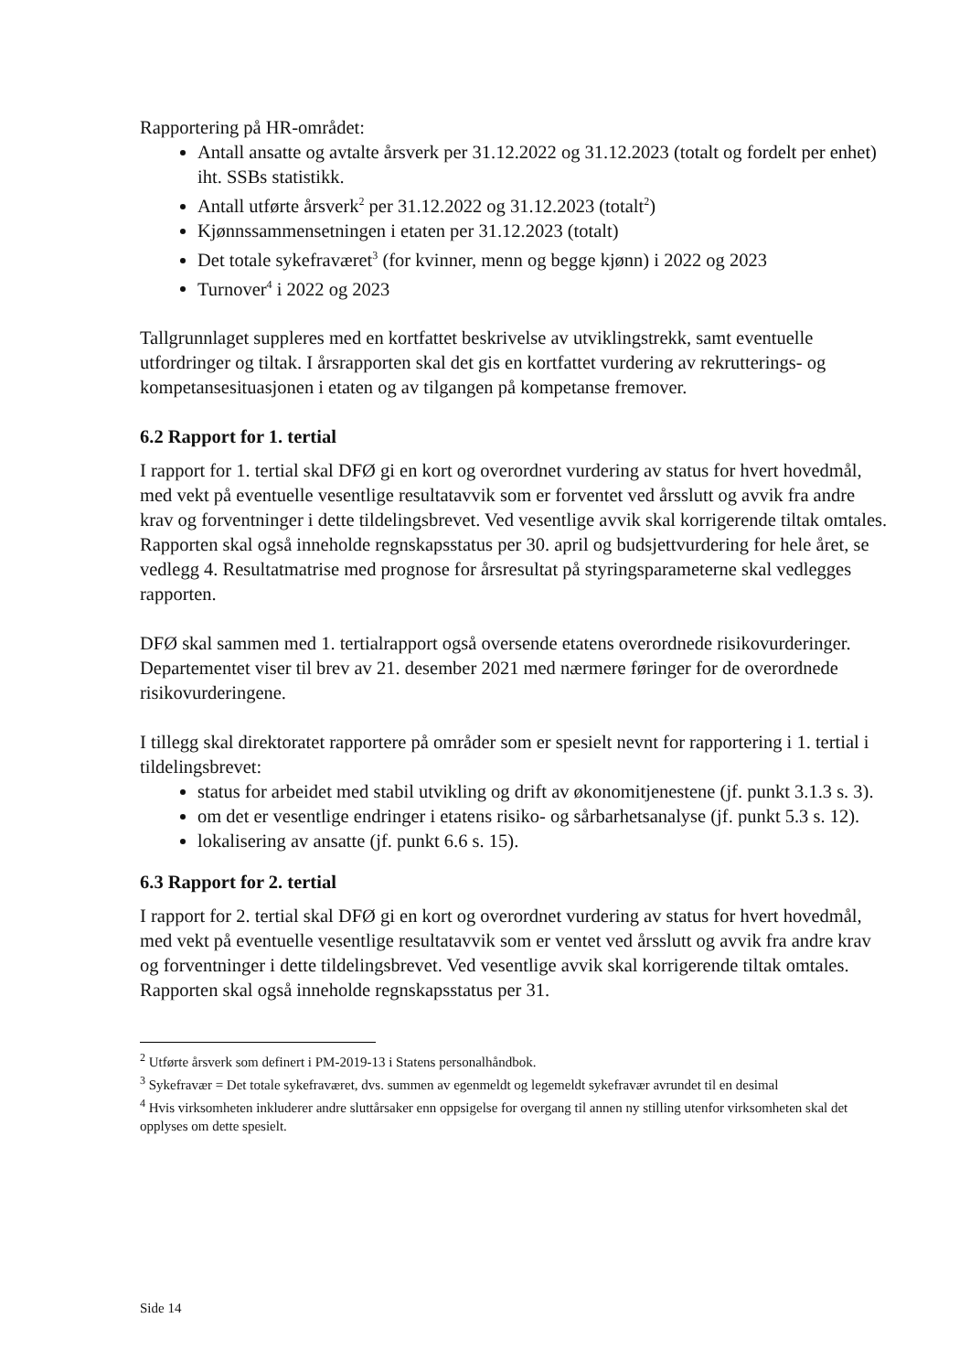Rapportering på HR-området:
Antall ansatte og avtalte årsverk per 31.12.2022 og 31.12.2023 (totalt og fordelt per enhet) iht. SSBs statistikk.
Antall utførte årsverk<sup>2</sup> per 31.12.2022 og 31.12.2023 (totalt<sup>2</sup>)
Kjønnssammensetningen i etaten per 31.12.2023 (totalt)
Det totale sykefraværet<sup>3</sup> (for kvinner, menn og begge kjønn) i 2022 og 2023
Turnover<sup>4</sup> i 2022 og 2023
Tallgrunnlaget suppleres med en kortfattet beskrivelse av utviklingstrekk, samt eventuelle utfordringer og tiltak. I årsrapporten skal det gis en kortfattet vurdering av rekrutterings- og kompetansesituasjonen i etaten og av tilgangen på kompetanse fremover.
6.2 Rapport for 1. tertial
I rapport for 1. tertial skal DFØ gi en kort og overordnet vurdering av status for hvert hovedmål, med vekt på eventuelle vesentlige resultatavvik som er forventet ved årsslutt og avvik fra andre krav og forventninger i dette tildelingsbrevet. Ved vesentlige avvik skal korrigerende tiltak omtales. Rapporten skal også inneholde regnskapsstatus per 30. april og budsjettvurdering for hele året, se vedlegg 4. Resultatmatrise med prognose for årsresultat på styringsparameterne skal vedlegges rapporten.
DFØ skal sammen med 1. tertialrapport også oversende etatens overordnede risikovurderinger. Departementet viser til brev av 21. desember 2021 med nærmere føringer for de overordnede risikovurderingene.
I tillegg skal direktoratet rapportere på områder som er spesielt nevnt for rapportering i 1. tertial i tildelingsbrevet:
status for arbeidet med stabil utvikling og drift av økonomitjenestene (jf. punkt 3.1.3 s. 3).
om det er vesentlige endringer i etatens risiko- og sårbarhetsanalyse (jf. punkt 5.3 s. 12).
lokalisering av ansatte (jf. punkt 6.6 s. 15).
6.3 Rapport for 2. tertial
I rapport for 2. tertial skal DFØ gi en kort og overordnet vurdering av status for hvert hovedmål, med vekt på eventuelle vesentlige resultatavvik som er ventet ved årsslutt og avvik fra andre krav og forventninger i dette tildelingsbrevet. Ved vesentlige avvik skal korrigerende tiltak omtales. Rapporten skal også inneholde regnskapsstatus per 31.
<sup>2</sup> Utførte årsverk som definert i PM-2019-13 i Statens personalhåndbok.
<sup>3</sup> Sykefravær = Det totale sykefraværet, dvs. summen av egenmeldt og legemeldt sykefravær avrundet til en desimal
<sup>4</sup> Hvis virksomheten inkluderer andre sluttårsaker enn oppsigelse for overgang til annen ny stilling utenfor virksomheten skal det opplyses om dette spesielt.
Side 14